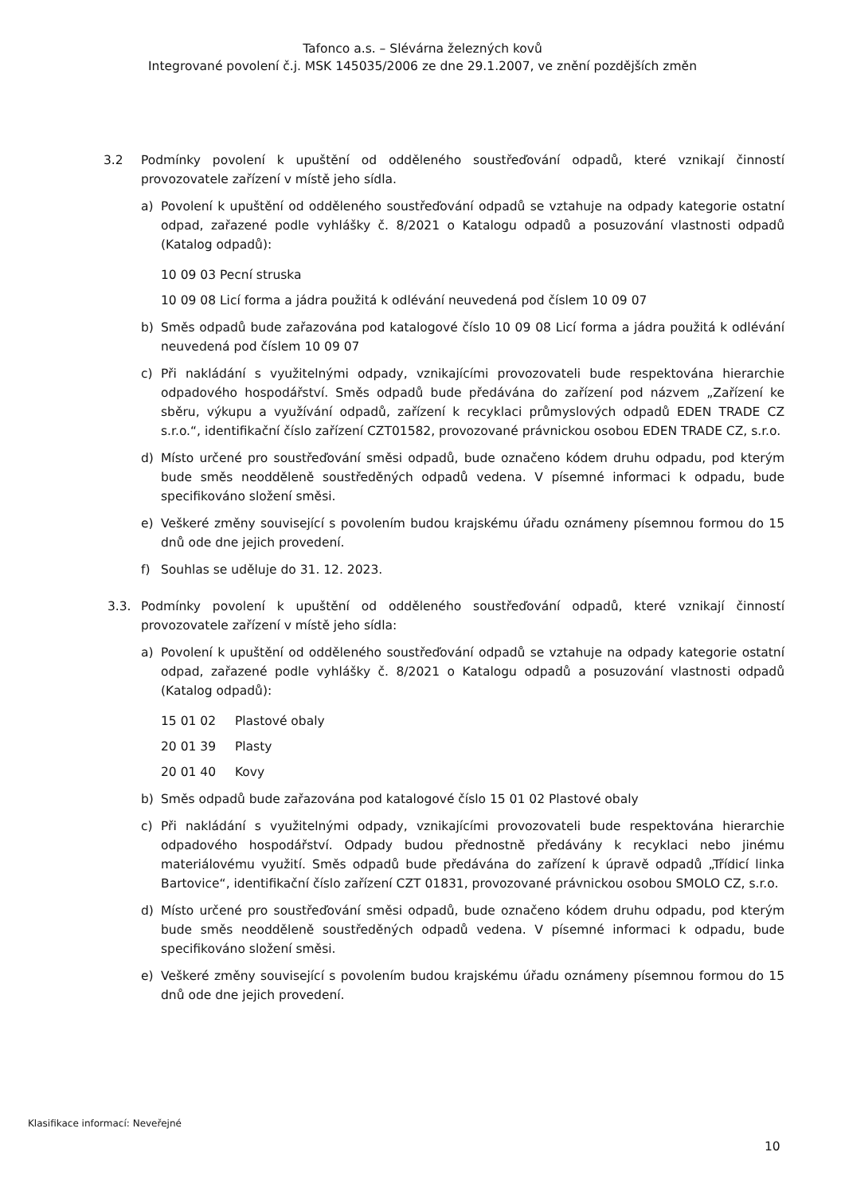Tafonco a.s. – Slévárna železných kovů
Integrované povolení č.j. MSK 145035/2006 ze dne 29.1.2007, ve znění pozdějších změn
3.2 Podmínky povolení k upuštění od odděleného soustřeďování odpadů, které vznikají činností provozovatele zařízení v místě jeho sídla.
a) Povolení k upuštění od odděleného soustřeďování odpadů se vztahuje na odpady kategorie ostatní odpad, zařazené podle vyhlášky č. 8/2021 o Katalogu odpadů a posuzování vlastnosti odpadů (Katalog odpadů):
10 09 03 Pecní struska
10 09 08 Licí forma a jádra použitá k odlévání neuvedená pod číslem 10 09 07
b) Směs odpadů bude zařazována pod katalogové číslo 10 09 08 Licí forma a jádra použitá k odlévání neuvedená pod číslem 10 09 07
c) Při nakládání s využitelnými odpady, vznikajícími provozovateli bude respektována hierarchie odpadového hospodářství. Směs odpadů bude předávána do zařízení pod názvem „Zařízení ke sběru, výkupu a využívání odpadů, zařízení k recyklaci průmyslových odpadů EDEN TRADE CZ s.r.o.“, identifikační číslo zařízení CZT01582, provozované právnickou osobou EDEN TRADE CZ, s.r.o.
d) Místo určené pro soustřeďování směsi odpadů, bude označeno kódem druhu odpadu, pod kterým bude směs neodděleně soustředěných odpadů vedena. V písemné informaci k odpadu, bude specifikováno složení směsi.
e) Veškeré změny související s povolením budou krajskému úřadu oznámeny písemnou formou do 15 dnů ode dne jejich provedení.
f) Souhlas se uděluje do 31. 12. 2023.
3.3. Podmínky povolení k upuštění od odděleného soustřeďování odpadů, které vznikají činností provozovatele zařízení v místě jeho sídla:
a) Povolení k upuštění od odděleného soustřeďování odpadů se vztahuje na odpady kategorie ostatní odpad, zařazené podle vyhlášky č. 8/2021 o Katalogu odpadů a posuzování vlastnosti odpadů (Katalog odpadů):
15 01 02 Plastové obaly
20 01 39 Plasty
20 01 40 Kovy
b) Směs odpadů bude zařazována pod katalogové číslo 15 01 02 Plastové obaly
c) Při nakládání s využitelnými odpady, vznikajícími provozovateli bude respektována hierarchie odpadového hospodářství. Odpady budou přednostně předávány k recyklaci nebo jinému materiálovému využití. Směs odpadů bude předávána do zařízení k úpravě odpadů „Třídicí linka Bartovice“, identifikační číslo zařízení CZT 01831, provozované právnickou osobou SMOLO CZ, s.r.o.
d) Místo určené pro soustřeďování směsi odpadů, bude označeno kódem druhu odpadu, pod kterým bude směs neodděleně soustředěných odpadů vedena. V písemné informaci k odpadu, bude specifikováno složení směsi.
e) Veškeré změny související s povolením budou krajskému úřadu oznámeny písemnou formou do 15 dnů ode dne jejich provedení.
Klasifikace informací: Neveřejné
10